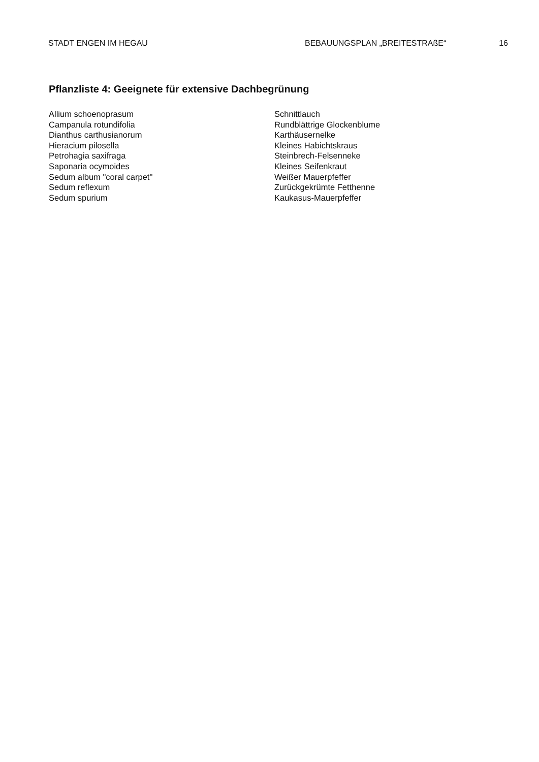STADT ENGEN IM HEGAU BEBAUUNGSPLAN „BREITESTRAßE“16
Pflanzliste 4: Geeignete für extensive Dachbegrünung
Allium schoenoprasum
Campanula rotundifolia
Dianthus carthusianorum
Hieracium pilosella
Petrohagia saxifraga
Saponaria ocymoides
Sedum album "coral carpet"
Sedum reflexum
Sedum spurium
Schnittlauch
Rundblättrige Glockenblume
Karthäusernelke
Kleines Habichtskraus
Steinbrech-Felsenneke
Kleines Seifenkraut
Weißer Mauerpfeffer
Zurückgekrümte Fetthenne
Kaukasus-Mauerpfeffer